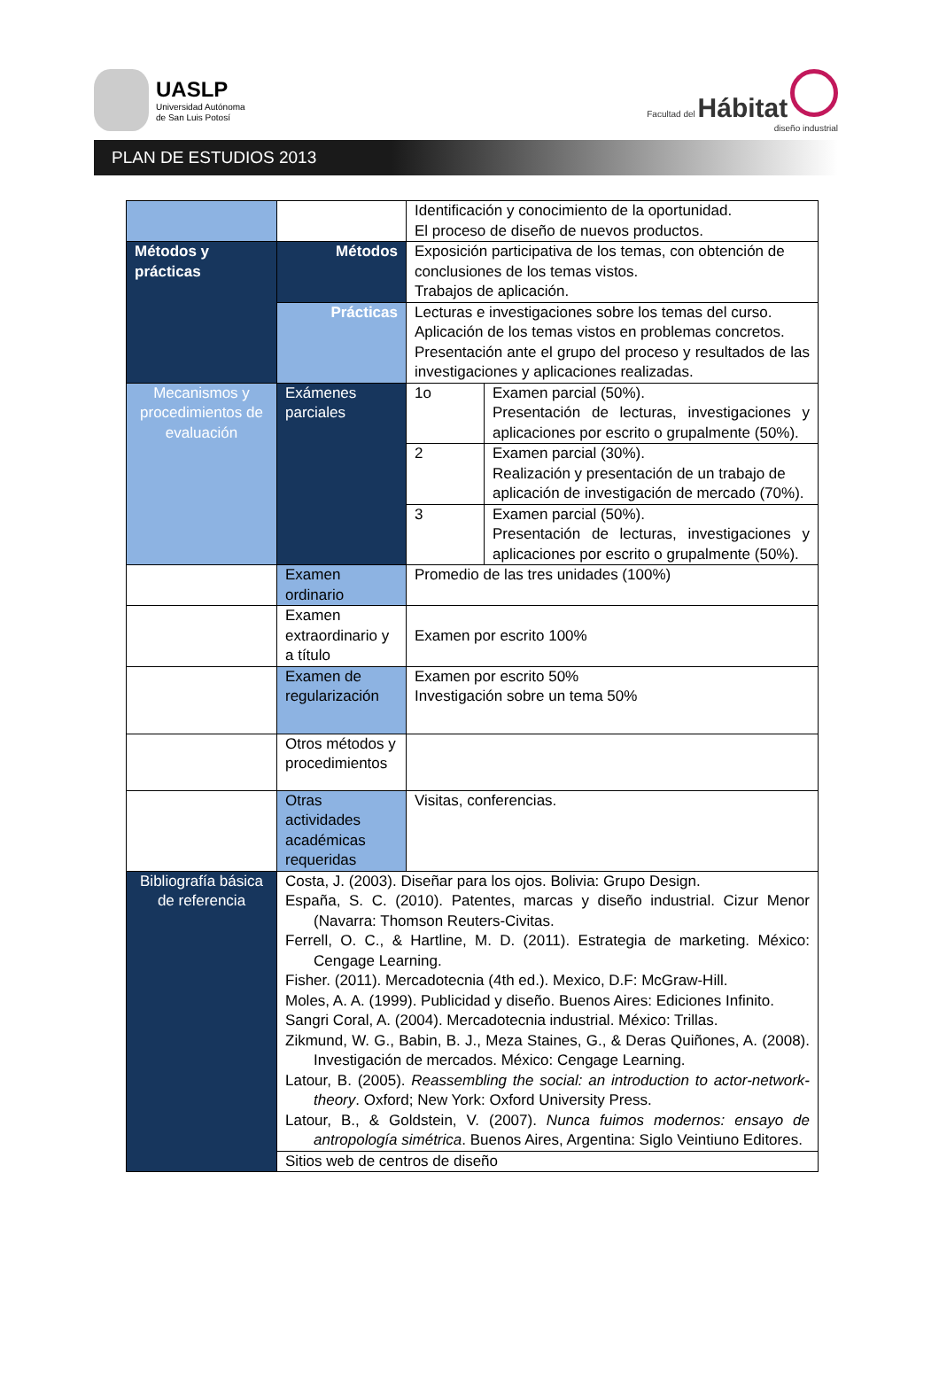UASLP
Universidad Autónoma
de San Luis Potosí
Facultad del Hábitat
diseño industrial
PLAN DE ESTUDIOS 2013
| | | Identificación y conocimiento de la oportunidad. El proceso de diseño de nuevos productos. | |
| Métodos y prácticas | Métodos | Exposición participativa de los temas, con obtención de conclusiones de los temas vistos. Trabajos de aplicación. | |
| | Prácticas | Lecturas e investigaciones sobre los temas del curso. Aplicación de los temas vistos en problemas concretos. Presentación ante el grupo del proceso y resultados de las investigaciones y aplicaciones realizadas. | |
| Mecanismos y procedimientos de evaluación | Exámenes parciales | 1o | Examen parcial (50%). Presentación de lecturas, investigaciones y aplicaciones por escrito o grupalmente (50%). |
| | | 2 | Examen parcial (30%). Realización y presentación de un trabajo de aplicación de investigación de mercado (70%). |
| | | 3 | Examen parcial (50%). Presentación de lecturas, investigaciones y aplicaciones por escrito o grupalmente (50%). |
| | Examen ordinario | Promedio de las tres unidades (100%) | |
| | Examen extraordinario y a título | Examen por escrito 100% | |
| | Examen de regularización | Examen por escrito 50% Investigación sobre un tema 50% | |
| | Otros métodos y procedimientos | | |
| | Otras actividades académicas requeridas | Visitas, conferencias. | |
| Bibliografía básica de referencia | Costa, J. (2003). Diseñar para los ojos. Bolivia: Grupo Design. España, S. C. (2010). Patentes, marcas y diseño industrial. Cizur Menor (Navarra: Thomson Reuters-Civitas. Ferrell, O. C., & Hartline, M. D. (2011). Estrategia de marketing. México: Cengage Learning. Fisher. (2011). Mercadotecnia (4th ed.). Mexico, D.F: McGraw-Hill. Moles, A. A. (1999). Publicidad y diseño. Buenos Aires: Ediciones Infinito. Sangri Coral, A. (2004). Mercadotecnia industrial. México: Trillas. Zikmund, W. G., Babin, B. J., Meza Staines, G., & Deras Quiñones, A. (2008). Investigación de mercados. México: Cengage Learning. Latour, B. (2005). Reassembling the social: an introduction to actor-network-theory . Oxford; New York: Oxford University Press. Latour, B., & Goldstein, V. (2007). Nunca fuimos modernos: ensayo de antropología simétrica . Buenos Aires, Argentina: Siglo Veintiuno Editores. | | |
| | Sitios web de centros de diseño | | |